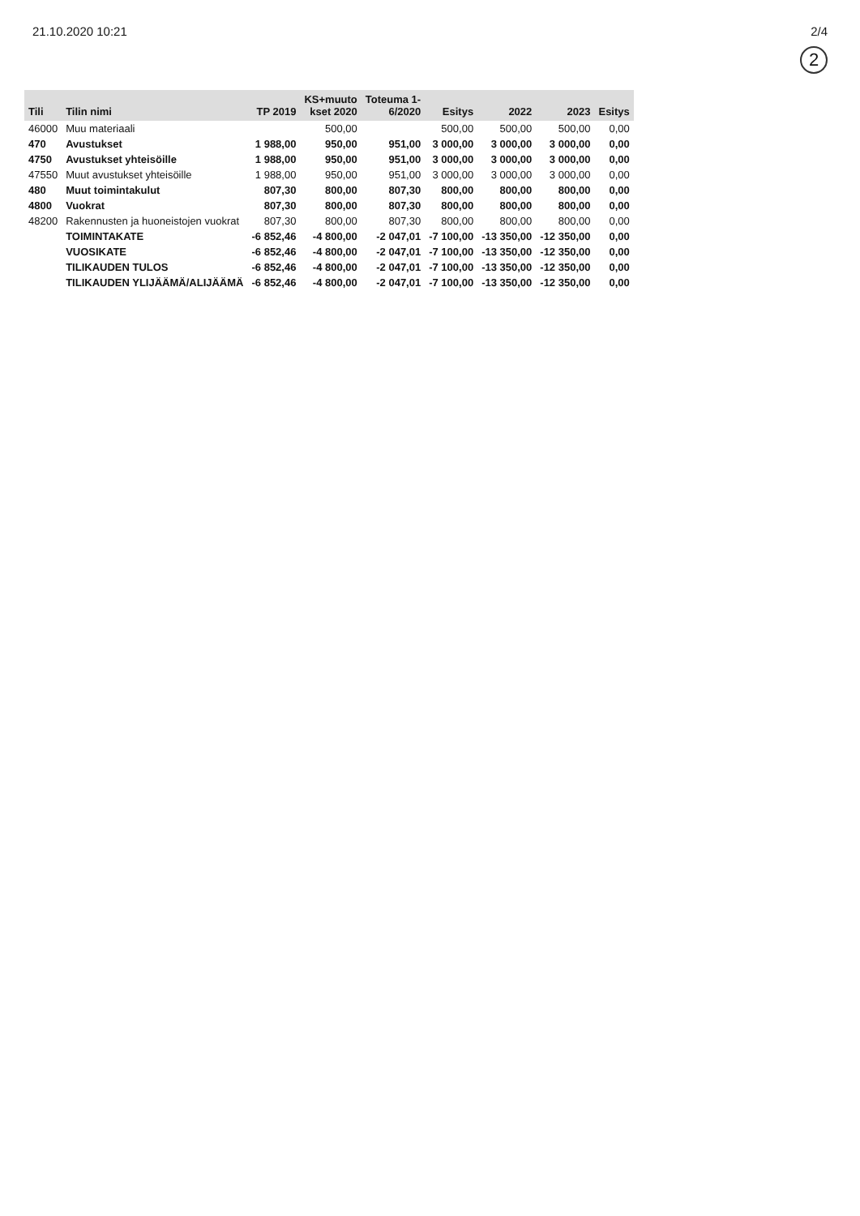21.10.2020 10:21 2/4
2
| Tili | Tilin nimi | TP 2019 | KS+muuto kset 2020 | Toteuma 1- 6/2020 | Esitys | 2022 | 2023 | Esitys |
| --- | --- | --- | --- | --- | --- | --- | --- | --- |
| 46000 | Muu materiaali | | 500,00 | | 500,00 | 500,00 | 500,00 | 0,00 |
| 470 | Avustukset | 1 988,00 | 950,00 | 951,00 | 3 000,00 | 3 000,00 | 3 000,00 | 0,00 |
| 4750 | Avustukset yhteisöille | 1 988,00 | 950,00 | 951,00 | 3 000,00 | 3 000,00 | 3 000,00 | 0,00 |
| 47550 | Muut avustukset yhteisöille | 1 988,00 | 950,00 | 951,00 | 3 000,00 | 3 000,00 | 3 000,00 | 0,00 |
| 480 | Muut toimintakulut | 807,30 | 800,00 | 807,30 | 800,00 | 800,00 | 800,00 | 0,00 |
| 4800 | Vuokrat | 807,30 | 800,00 | 807,30 | 800,00 | 800,00 | 800,00 | 0,00 |
| 48200 | Rakennusten ja huoneistojen vuokrat | 807,30 | 800,00 | 807,30 | 800,00 | 800,00 | 800,00 | 0,00 |
| | TOIMINTAKATE | -6 852,46 | -4 800,00 | -2 047,01 | -7 100,00 | -13 350,00 | -12 350,00 | 0,00 |
| | VUOSIKATE | -6 852,46 | -4 800,00 | -2 047,01 | -7 100,00 | -13 350,00 | -12 350,00 | 0,00 |
| | TILIKAUDEN TULOS | -6 852,46 | -4 800,00 | -2 047,01 | -7 100,00 | -13 350,00 | -12 350,00 | 0,00 |
| | TILIKAUDEN YLIJÄÄMÄ/ALIJÄÄMÄ | -6 852,46 | -4 800,00 | -2 047,01 | -7 100,00 | -13 350,00 | -12 350,00 | 0,00 |